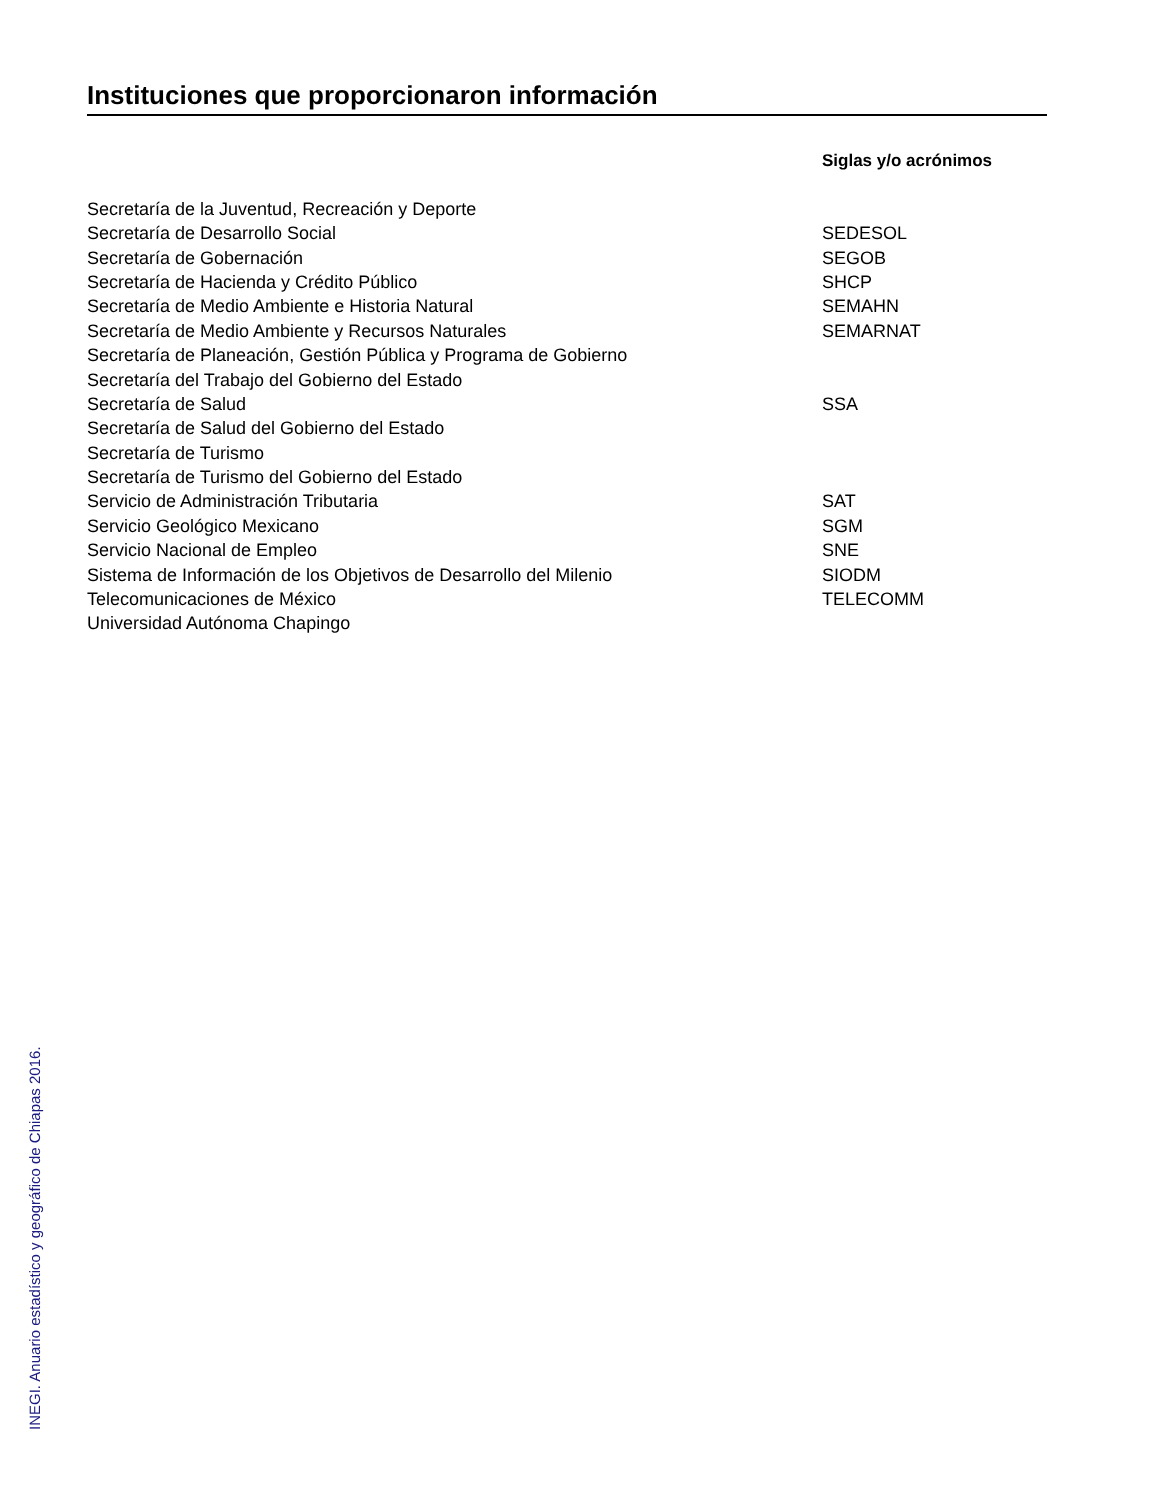Instituciones que proporcionaron información
| | Siglas y/o acrónimos |
| --- | --- |
| Secretaría de la Juventud, Recreación y Deporte | |
| Secretaría de Desarrollo Social | SEDESOL |
| Secretaría de Gobernación | SEGOB |
| Secretaría de Hacienda y Crédito Público | SHCP |
| Secretaría de Medio Ambiente e Historia Natural | SEMAHN |
| Secretaría de Medio Ambiente y Recursos Naturales | SEMARNAT |
| Secretaría de Planeación, Gestión Pública y Programa de Gobierno | |
| Secretaría del Trabajo del Gobierno del Estado | |
| Secretaría de Salud | SSA |
| Secretaría de Salud del Gobierno del Estado | |
| Secretaría de Turismo | |
| Secretaría de Turismo del Gobierno del Estado | |
| Servicio de Administración Tributaria | SAT |
| Servicio Geológico Mexicano | SGM |
| Servicio Nacional de Empleo | SNE |
| Sistema de Información de los Objetivos de Desarrollo del Milenio | SIODM |
| Telecomunicaciones de México | TELECOMM |
| Universidad Autónoma Chapingo | |
INEGI. Anuario estadístico y geográfico de Chiapas 2016.